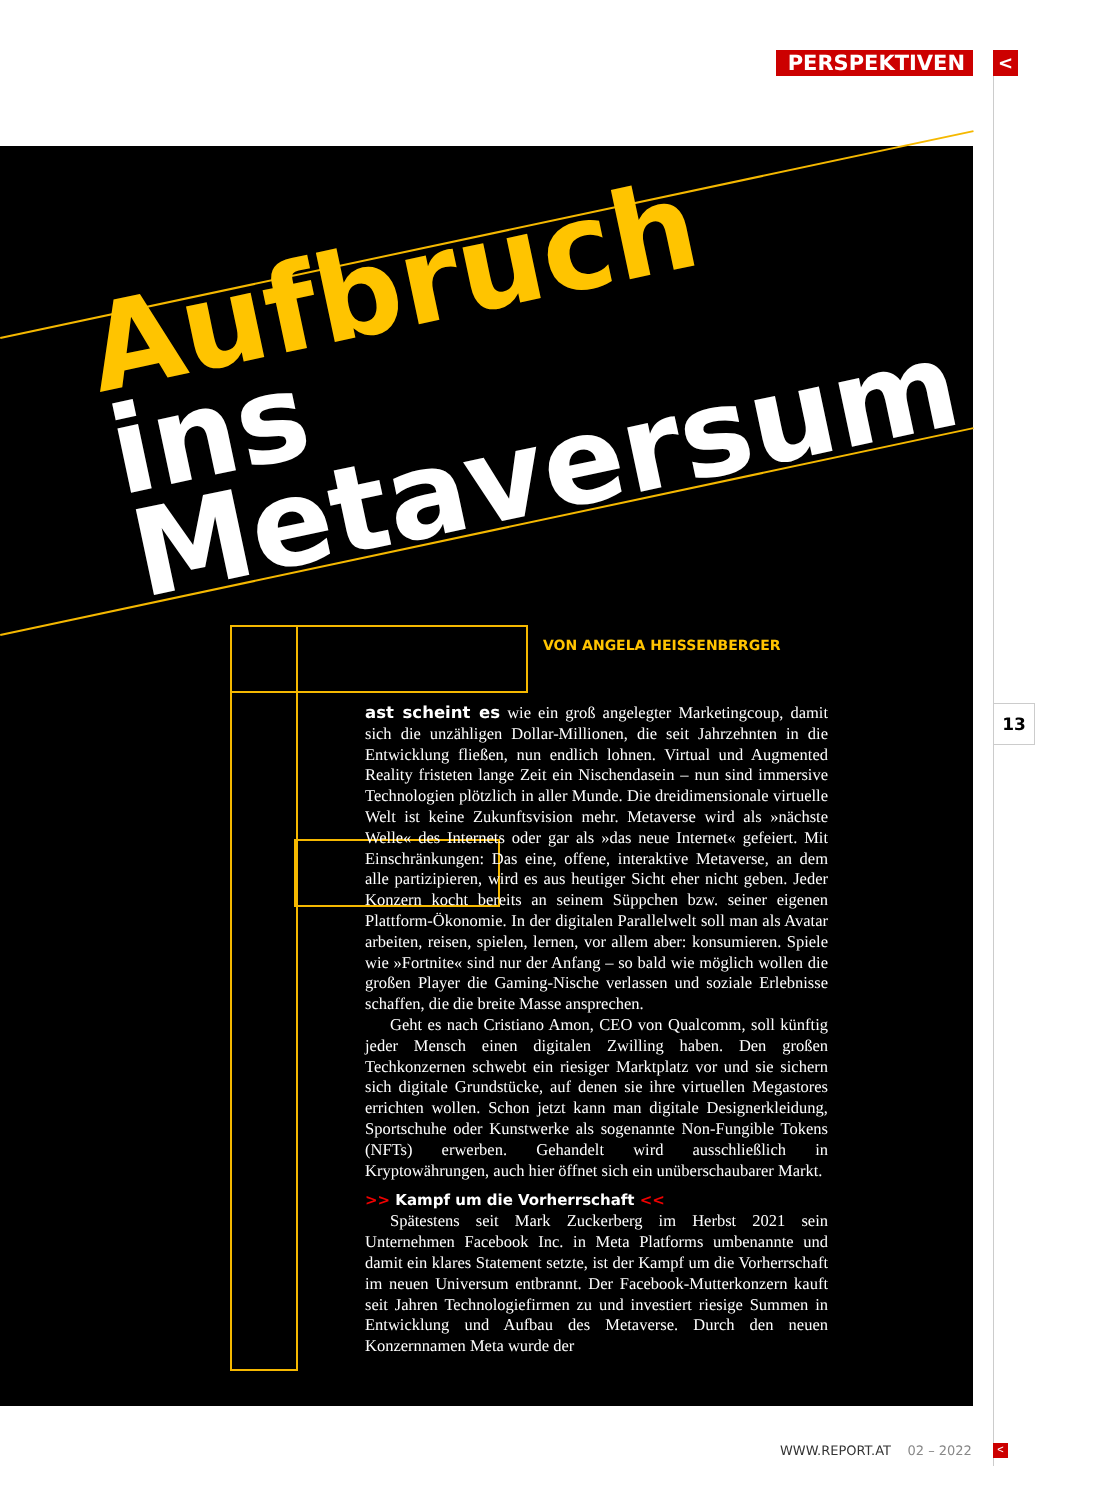PERSPEKTIVEN <
Aufbruch
ins Metaversum
VON ANGELA HEISSENBERGER
13
ast scheint es wie ein groß angelegter Marketingcoup, damit sich die unzähligen Dollar-Millionen, die seit Jahrzehnten in die Entwicklung fließen, nun endlich lohnen. Virtual und Augmented Reality fristeten lange Zeit ein Nischendasein – nun sind immersive Technologien plötzlich in aller Munde. Die dreidimensionale virtuelle Welt ist keine Zukunftsvision mehr. Metaverse wird als »nächste Welle« des Internets oder gar als »das neue Internet« gefeiert. Mit Einschränkungen: Das eine, offene, interaktive Metaverse, an dem alle partizipieren, wird es aus heutiger Sicht eher nicht geben. Jeder Konzern kocht bereits an seinem Süppchen bzw. seiner eigenen Plattform-Ökonomie. In der digitalen Parallelwelt soll man als Avatar arbeiten, reisen, spielen, lernen, vor allem aber: konsumieren. Spiele wie »Fortnite« sind nur der Anfang – so bald wie möglich wollen die großen Player die Gaming-Nische verlassen und soziale Erlebnisse schaffen, die die breite Masse ansprechen.
Geht es nach Cristiano Amon, CEO von Qualcomm, soll künftig jeder Mensch einen digitalen Zwilling haben. Den großen Techkonzernen schwebt ein riesiger Marktplatz vor und sie sichern sich digitale Grundstücke, auf denen sie ihre virtuellen Megastores errichten wollen. Schon jetzt kann man digitale Designerkleidung, Sportschuhe oder Kunstwerke als sogenannte Non-Fungible Tokens (NFTs) erwerben. Gehandelt wird ausschließlich in Kryptowährungen, auch hier öffnet sich ein unüberschaubarer Markt.
>> Kampf um die Vorherrschaft <<
Spätestens seit Mark Zuckerberg im Herbst 2021 sein Unternehmen Facebook Inc. in Meta Platforms umbenannte und damit ein klares Statement setzte, ist der Kampf um die Vorherrschaft im neuen Universum entbrannt. Der Facebook-Mutterkonzern kauft seit Jahren Technologiefirmen zu und investiert riesige Summen in Entwicklung und Aufbau des Metaverse. Durch den neuen Konzernnamen Meta wurde der
WWW.REPORT.AT 02 – 2022 <